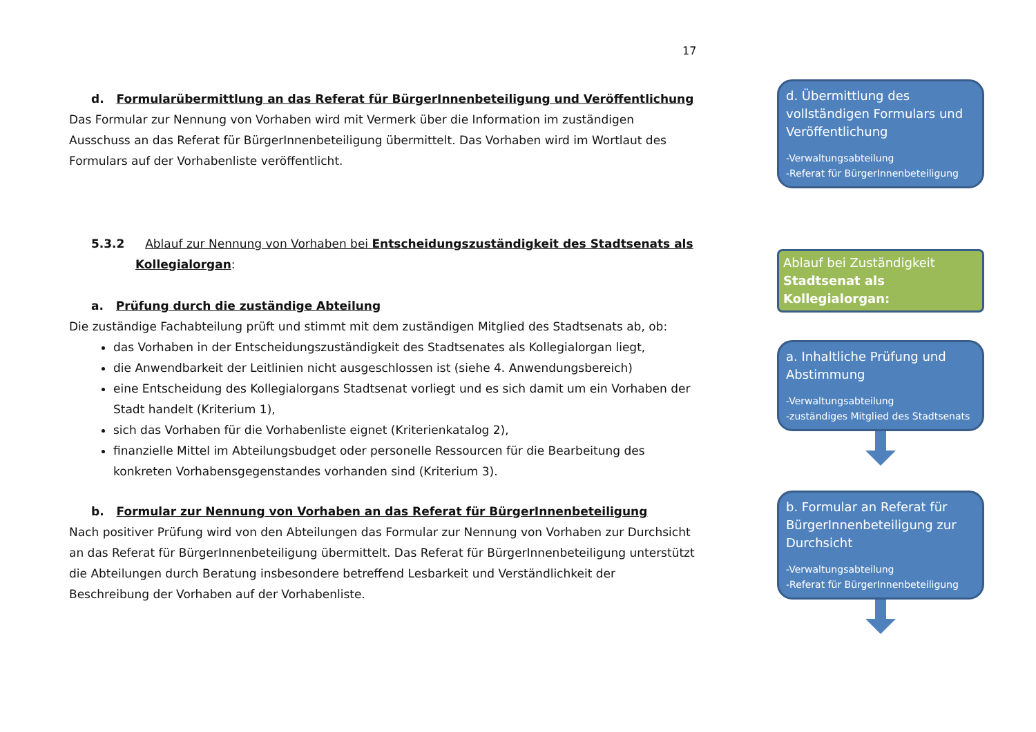17
d. Formularübermittlung an das Referat für BürgerInnenbeteiligung und Veröffentlichung
Das Formular zur Nennung von Vorhaben wird mit Vermerk über die Information im zuständigen Ausschuss an das Referat für BürgerInnenbeteiligung übermittelt. Das Vorhaben wird im Wortlaut des Formulars auf der Vorhabenliste veröffentlicht.
5.3.2 Ablauf zur Nennung von Vorhaben bei Entscheidungszuständigkeit des Stadtsenats als Kollegialorgan:
a. Prüfung durch die zuständige Abteilung
Die zuständige Fachabteilung prüft und stimmt mit dem zuständigen Mitglied des Stadtsenats ab, ob:
das Vorhaben in der Entscheidungszuständigkeit des Stadtsenates als Kollegialorgan liegt,
die Anwendbarkeit der Leitlinien nicht ausgeschlossen ist (siehe 4. Anwendungsbereich)
eine Entscheidung des Kollegialorgans Stadtsenat vorliegt und es sich damit um ein Vorhaben der Stadt handelt (Kriterium 1),
sich das Vorhaben für die Vorhabenliste eignet (Kriterienkatalog 2),
finanzielle Mittel im Abteilungsbudget oder personelle Ressourcen für die Bearbeitung des konkreten Vorhabensgegenstandes vorhanden sind (Kriterium 3).
b. Formular zur Nennung von Vorhaben an das Referat für BürgerInnenbeteiligung
Nach positiver Prüfung wird von den Abteilungen das Formular zur Nennung von Vorhaben zur Durchsicht an das Referat für BürgerInnenbeteiligung übermittelt. Das Referat für BürgerInnenbeteiligung unterstützt die Abteilungen durch Beratung insbesondere betreffend Lesbarkeit und Verständlichkeit der Beschreibung der Vorhaben auf der Vorhabenliste.
d. Übermittlung des vollständigen Formulars und Veröffentlichung
-Verwaltungsabteilung
-Referat für BürgerInnenbeteiligung
Ablauf bei Zuständigkeit
Stadtsenat als Kollegialorgan:
a. Inhaltliche Prüfung und Abstimmung
-Verwaltungsabteilung
-zuständiges Mitglied des Stadtsenats
b. Formular an Referat für BürgerInnenbeteiligung zur Durchsicht
-Verwaltungsabteilung
-Referat für BürgerInnenbeteiligung